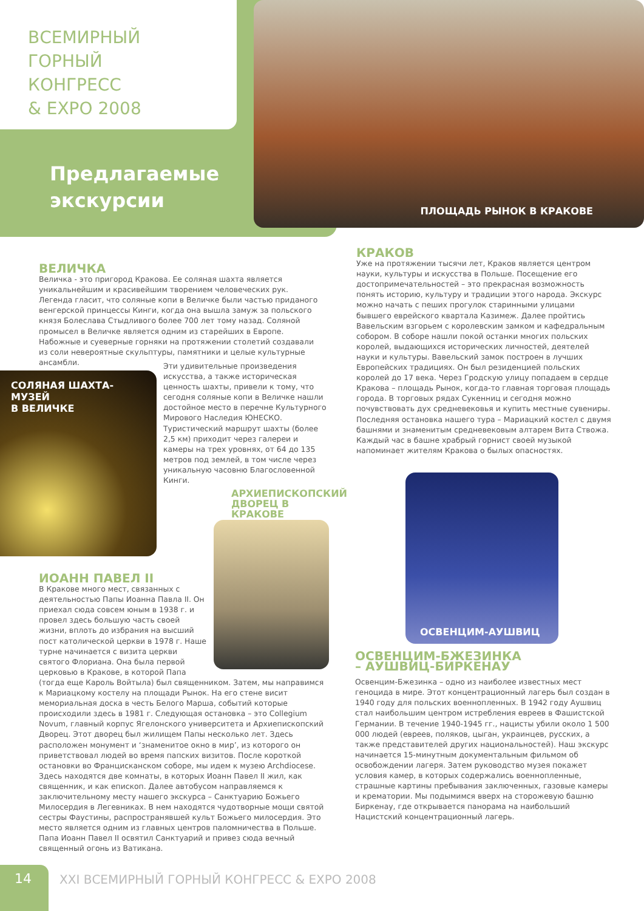ВСЕМИРНЫЙ
ГОРНЫЙ
КОНГРЕСС
& EXPO 2008
Предлагаемые
экскурсии
ПЛОЩАДЬ РЫНОК В КРАКОВЕ
ВЕЛИЧКА
Величка - это пригород Кракова. Ее соляная шахта является уникальнейшим и красивейшим творением человеческих рук. Легенда гласит, что соляные копи в Величке были частью приданого венгерской принцессы Кинги, когда она вышла замуж за польского князя Болеслава Стыдливого более 700 лет тому назад. Соляной промысел в Величке является одним из старейших в Европе. Набожные и суеверные горняки на протяжении столетий создавали из соли невероятные скульптуры, памятники и целые культурные ансамбли.
СОЛЯНАЯ ШАХТА-МУЗЕЙ
В ВЕЛИЧКЕ
Эти удивительные произведения искусства, а также историческая ценность шахты, привели к тому, что сегодня соляные копи в Величке нашли достойное место в перечне Культурного Мирового Наследия ЮНЕСКО. Туристический маршрут шахты (более 2,5 км) приходит через галереи и камеры на трех уровнях, от 64 до 135 метров под землей, в том числе через уникальную часовню Благословенной Кинги.
АРХИЕПИСКОПСКИЙ ДВОРЕЦ В КРАКОВЕ
ИОАНН ПАВЕЛ II
В Кракове много мест, связанных с деятельностью Папы Иоанна Павла II. Он приехал сюда совсем юным в 1938 г. и провел здесь большую часть своей жизни, вплоть до избрания на высший пост католической церкви в 1978 г. Наше турне начинается с визита церкви святого Флориана. Она была первой церковью в Кракове, в которой Папа
(тогда еще Кароль Войтыла) был священником. Затем, мы направимся к Мариацкому костелу на площади Рынок. На его стене висит мемориальная доска в честь Белого Марша, событий которые происходили здесь в 1981 г. Следующая остановка – это Collegium Novum, главный корпус Ягелонского университета и Архиепископский Дворец. Этот дворец был жилищем Папы несколько лет. Здесь расположен монумент и ‘знаменитое окно в мир’, из которого он приветствовал людей во время папских визитов. После короткой остановки во Францисканском соборе, мы идем к музею Archdiocese. Здесь находятся две комнаты, в которых Иоанн Павел II жил, как священник, и как епископ. Далее автобусом направляемся к заключительному месту нашего экскурса – Санктуарию Божьего Милосердия в Легевниках. В нем находятся чудотворные мощи святой сестры Фаустины, распространявшей культ Божьего милосердия. Это место является одним из главных центров паломничества в Польше. Папа Иоанн Павел II освятил Санктуарий и привез сюда вечный священный огонь из Ватикана.
КРАКОВ
Уже на протяжении тысячи лет, Краков является центром науки, культуры и искусства в Польше. Посещение его достопримечательностей – это прекрасная возможность понять историю, культуру и традиции этого народа. Экскурс можно начать с пеших прогулок старинными улицами бывшего еврейского квартала Казимеж. Далее пройтись Вавельским взгорьем с королевским замком и кафедральным собором. В соборе нашли покой останки многих польских королей, выдающихся исторических личностей, деятелей науки и культуры. Вавельский замок построен в лучших Европейских традициях. Он был резиденцией польских королей до 17 века. Через Гродскую улицу попадаем в сердце Кракова – площадь Рынок, когда-то главная торговая площадь города. В торговых рядах Сукенниц и сегодня можно почувствовать дух средневековья и купить местные сувениры. Последняя остановка нашего тура – Мариацкий костел с двумя башнями и знаменитым средневековым алтарем Вита Ствожа. Каждый час в башне храбрый горнист своей музыкой напоминает жителям Кракова о былых опасностях.
ОСВЕНЦИМ-АУШВИЦ
ОСВЕНЦИМ-БЖЕЗИНКА
– АУШВИЦ-БИРКЕНАУ
Освенцим-Бжезинка – одно из наиболее известных мест геноцида в мире. Этот концентрационный лагерь был создан в 1940 году для польских военнопленных. В 1942 году Аушвиц стал наибольшим центром истребления евреев в Фашистской Германии. В течение 1940-1945 гг., нацисты убили около 1 500 000 людей (евреев, поляков, цыган, украинцев, русских, а также представителей других национальностей). Наш экскурс начинается 15-минутным документальным фильмом об освобождении лагеря. Затем руководство музея покажет условия камер, в которых содержались военнопленные, страшные картины пребывания заключенных, газовые камеры и крематории. Мы подымимся вверх на сторожевую башню Биркенау, где открывается панорама на наибольший Нацистский концентрационный лагерь.
14
XXI ВСЕМИРНЫЙ ГОРНЫЙ КОНГРЕСС & EXPO 2008